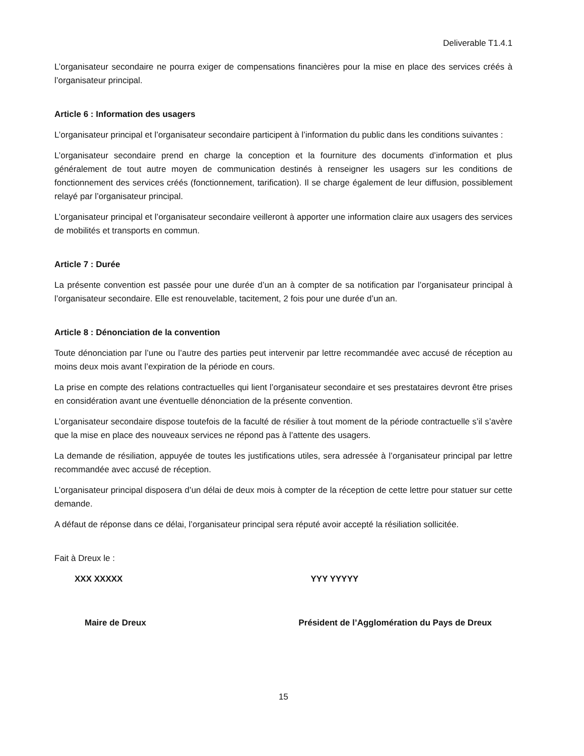Deliverable T1.4.1
L’organisateur secondaire ne pourra exiger de compensations financières pour la mise en place des services créés à l’organisateur principal.
Article 6 : Information des usagers
L’organisateur principal et l’organisateur secondaire participent à l’information du public dans les conditions suivantes :
L’organisateur secondaire prend en charge la conception et la fourniture des documents d’information et plus généralement de tout autre moyen de communication destinés à renseigner les usagers sur les conditions de fonctionnement des services créés (fonctionnement, tarification). Il se charge également de leur diffusion, possiblement relayé par l’organisateur principal.
L’organisateur principal et l’organisateur secondaire veilleront à apporter une information claire aux usagers des services de mobilités et transports en commun.
Article 7 : Durée
La présente convention est passée pour une durée d’un an à compter de sa notification par l’organisateur principal à l’organisateur secondaire. Elle est renouvelable, tacitement, 2 fois pour une durée d’un an.
Article 8 : Dénonciation de la convention
Toute dénonciation par l’une ou l’autre des parties peut intervenir par lettre recommandée avec accusé de réception au moins deux mois avant l’expiration de la période en cours.
La prise en compte des relations contractuelles qui lient l’organisateur secondaire et ses prestataires devront être prises en considération avant une éventuelle dénonciation de la présente convention.
L’organisateur secondaire dispose toutefois de la faculté de résilier à tout moment de la période contractuelle s’il s’avère que la mise en place des nouveaux services ne répond pas à l’attente des usagers.
La demande de résiliation, appuyée de toutes les justifications utiles, sera adressée à l’organisateur principal par lettre recommandée avec accusé de réception.
L’organisateur principal disposera d’un délai de deux mois à compter de la réception de cette lettre pour statuer sur cette demande.
A défaut de réponse dans ce délai, l’organisateur principal sera réputé avoir accepté la résiliation sollicitée.
Fait à Dreux le :
XXX XXXXX YYY YYYYY
Maire de Dreux Président de l’Agglomération du Pays de Dreux
15